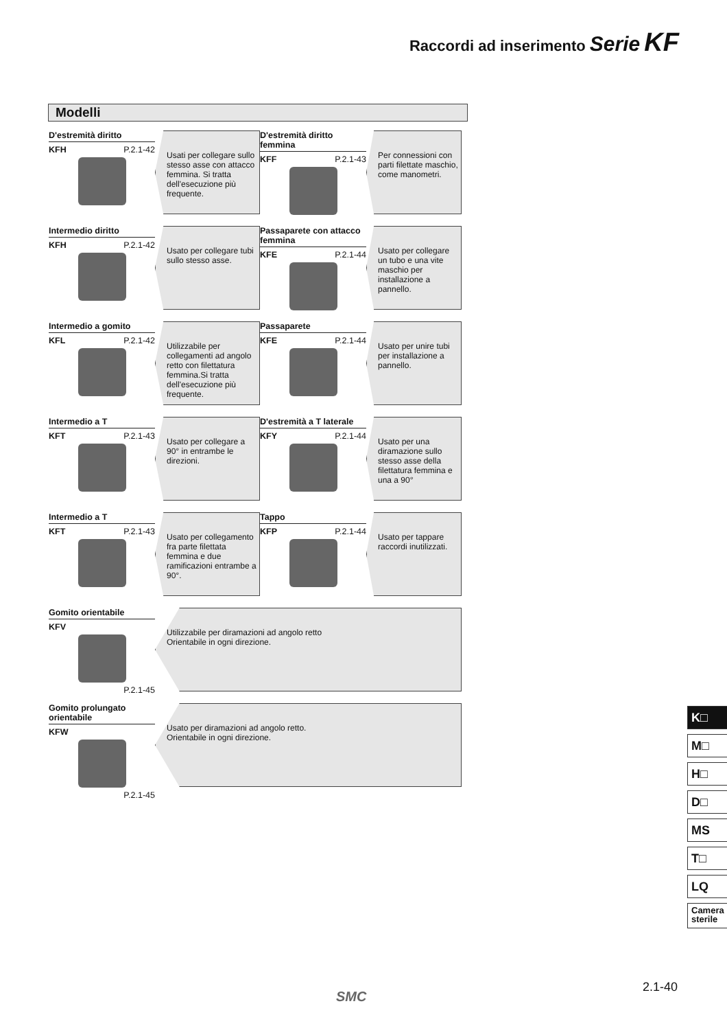Raccordi ad inserimento Serie KF
Modelli
D'estremità diritto
KFH P.2.1-42
Usati per collegare sullo stesso asse con attacco femmina. Si tratta dell'esecuzione più frequente.
D'estremità diritto femmina
KFF P.2.1-43
Per connessioni con parti filettate maschio, come manometri.
Intermedio diritto
KFH P.2.1-42
Usato per collegare tubi sullo stesso asse.
Passaparete con attacco femmina
KFE P.2.1-44
Usato per collegare un tubo e una vite maschio per installazione a pannello.
Intermedio a gomito
KFL P.2.1-42
Utilizzabile per collegamenti ad angolo retto con filettatura femmina.Si tratta dell'esecuzione più frequente.
Passaparete
KFE P.2.1-44
Usato per unire tubi per installazione a pannello.
Intermedio a T
KFT P.2.1-43
Usato per collegare a 90° in entrambe le direzioni.
D'estremità a T laterale
KFY P.2.1-44
Usato per una diramazione sullo stesso asse della filettatura femmina e una a 90°
Intermedio a T
KFT P.2.1-43
Usato per collegamento fra parte filettata femmina e due ramificazioni entrambe a 90°.
Tappo
KFP P.2.1-44
Usato per tappare raccordi inutilizzati.
Gomito orientabile
KFV
P.2.1-45
Utilizzabile per diramazioni ad angolo retto
Orientabile in ogni direzione.
Gomito prolungato orientabile
KFW
P.2.1-45
Usato per diramazioni ad angolo retto.
Orientabile in ogni direzione.
K□
M□
H□
D□
MS
T□
LQ
Camera sterile
2.1-40
SMC